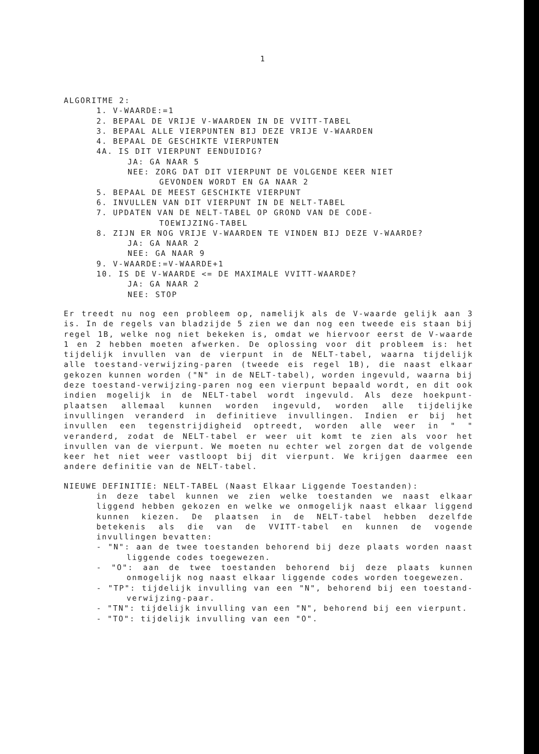1
ALGORITME 2:
1. V-WAARDE:=1
2. BEPAAL DE VRIJE V-WAARDEN IN DE VVITT-TABEL
3. BEPAAL ALLE VIERPUNTEN BIJ DEZE VRIJE V-WAARDEN
4. BEPAAL DE GESCHIKTE VIERPUNTEN
4A. IS DIT VIERPUNT EENDUIDIG?
JA: GA NAAR 5
NEE: ZORG DAT DIT VIERPUNT DE VOLGENDE KEER NIET
GEVONDEN WORDT EN GA NAAR 2
5. BEPAAL DE MEEST GESCHIKTE VIERPUNT
6. INVULLEN VAN DIT VIERPUNT IN DE NELT-TABEL
7. UPDATEN VAN DE NELT-TABEL OP GROND VAN DE CODE-
TOEWIJZING-TABEL
8. ZIJN ER NOG VRIJE V-WAARDEN TE VINDEN BIJ DEZE V-WAARDE?
JA: GA NAAR 2
NEE: GA NAAR 9
9. V-WAARDE:=V-WAARDE+1
10. IS DE V-WAARDE <= DE MAXIMALE VVITT-WAARDE?
JA: GA NAAR 2
NEE: STOP
Er treedt nu nog een probleem op, namelijk als de V-waarde gelijk aan 3 is. In de regels van bladzijde 5 zien we dan nog een tweede eis staan bij regel 1B, welke nog niet bekeken is, omdat we hiervoor eerst de V-waarde 1 en 2 hebben moeten afwerken. De oplossing voor dit probleem is: het tijdelijk invullen van de vierpunt in de NELT-tabel, waarna tijdelijk alle toestand-verwijzing-paren (tweede eis regel 1B), die naast elkaar gekozen kunnen worden ("N" in de NELT-tabel), worden ingevuld, waarna bij deze toestand-verwijzing-paren nog een vierpunt bepaald wordt, en dit ook indien mogelijk in de NELT-tabel wordt ingevuld. Als deze hoekpunt-plaatsen allemaal kunnen worden ingevuld, worden alle tijdelijke invullingen veranderd in definitieve invullingen. Indien er bij het invullen een tegenstrijdigheid optreedt, worden alle weer in " " veranderd, zodat de NELT-tabel er weer uit komt te zien als voor het invullen van de vierpunt. We moeten nu echter wel zorgen dat de volgende keer het niet weer vastloopt bij dit vierpunt. We krijgen daarmee een andere definitie van de NELT-tabel.
NIEUWE DEFINITIE: NELT-TABEL (Naast Elkaar Liggende Toestanden):
in deze tabel kunnen we zien welke toestanden we naast elkaar liggend hebben gekozen en welke we onmogelijk naast elkaar liggend kunnen kiezen. De plaatsen in de NELT-tabel hebben dezelfde betekenis als die van de VVITT-tabel en kunnen de vogende invullingen bevatten:
- "N": aan de twee toestanden behorend bij deze plaats worden naast liggende codes toegewezen.
- "O": aan de twee toestanden behorend bij deze plaats kunnen onmogelijk nog naast elkaar liggende codes worden toegewezen.
- "TP": tijdelijk invulling van een "N", behorend bij een toestand-verwijzing-paar.
- "TN": tijdelijk invulling van een "N", behorend bij een vierpunt.
- "TO": tijdelijk invulling van een "O".